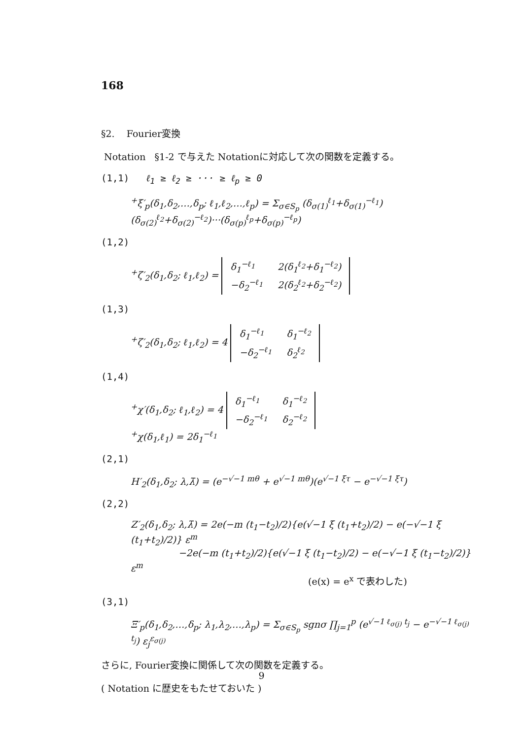168
§2. Fourier変換
Notation §1-2 で与えた Notationに対応して次の関数を定義する。
(1,1) ℓ<sub>1</sub> ≥ ℓ<sub>2</sub> ≥ ··· ≥ ℓ<sub>p</sub> ≥ 0
<sup>+</sup>ξ′<sub>p</sub>(δ<sub>1</sub>,δ<sub>2</sub>,…,δ<sub>p</sub>; ℓ<sub>1</sub>,ℓ<sub>2</sub>,…,ℓ<sub>p</sub>) = Σ<sub>σ∈S<sub>p</sub></sub> (δ<sub>σ(1)</sub><sup>ℓ<sub>1</sub></sup>+δ<sub>σ(1)</sub><sup>−ℓ<sub>1</sub></sup>)(δ<sub>σ(2)</sub><sup>ℓ<sub>2</sub></sup>+δ<sub>σ(2)</sub><sup>−ℓ<sub>2</sub></sup>)···(δ<sub>σ(p)</sub><sup>ℓ<sub>p</sub></sup>+δ<sub>σ(p)</sub><sup>−ℓ<sub>p</sub></sup>)
(1,2)
<sup>+</sup>ζ′<sub>2</sub>(δ<sub>1</sub>,δ<sub>2</sub>; ℓ<sub>1</sub>,ℓ<sub>2</sub>) =
| δ<sub>1</sub><sup>−ℓ<sub>1</sub></sup> | 2(δ<sub>1</sub><sup>ℓ<sub>2</sub></sup>+δ<sub>1</sub><sup>−ℓ<sub>2</sub></sup>) |
| −δ<sub>2</sub><sup>−ℓ<sub>1</sub></sup> | 2(δ<sub>2</sub><sup>ℓ<sub>2</sub></sup>+δ<sub>2</sub><sup>−ℓ<sub>2</sub></sup>) |
(1,3)
<sup>+</sup>ζ′<sub>2</sub>(δ<sub>1</sub>,δ<sub>2</sub>; ℓ<sub>1</sub>,ℓ<sub>2</sub>) = 4
| δ<sub>1</sub><sup>−ℓ<sub>1</sub></sup> | δ<sub>1</sub><sup>−ℓ<sub>2</sub></sup> |
| −δ<sub>2</sub><sup>−ℓ<sub>1</sub></sup> | δ<sub>2</sub><sup>ℓ<sub>2</sub></sup> |
(1,4)
<sup>+</sup>χ′(δ<sub>1</sub>,δ<sub>2</sub>; ℓ<sub>1</sub>,ℓ<sub>2</sub>) = 4
| δ<sub>1</sub><sup>−ℓ<sub>1</sub></sup> | δ<sub>1</sub><sup>−ℓ<sub>2</sub></sup> |
| −δ<sub>2</sub><sup>−ℓ<sub>1</sub></sup> | δ<sub>2</sub><sup>−ℓ<sub>2</sub></sup> |
<sup>+</sup>χ(δ<sub>1</sub>,ℓ<sub>1</sub>) = 2δ<sub>1</sub><sup>−ℓ<sub>1</sub></sup>
(2,1)
H′<sub>2</sub>(δ<sub>1</sub>,δ<sub>2</sub>; λ,λ̄) = (e<sup>−√−1 mθ</sup> + e<sup>√−1 mθ</sup>)(e<sup>√−1 ξτ</sup> − e<sup>−√−1 ξτ</sup>)
(2,2)
Z′<sub>2</sub>(δ<sub>1</sub>,δ<sub>2</sub>; λ,λ̄) = 2e(−m (t<sub>1</sub>−t<sub>2</sub>)/2){e(√−1 ξ (t<sub>1</sub>+t<sub>2</sub>)/2) − e(−√−1 ξ (t<sub>1</sub>+t<sub>2</sub>)/2)} ε<sup>m</sup>
−2e(−m (t<sub>1</sub>+t<sub>2</sub>)/2){e(√−1 ξ (t<sub>1</sub>−t<sub>2</sub>)/2) − e(−√−1 ξ (t<sub>1</sub>−t<sub>2</sub>)/2)} ε<sup>m</sup>
(e(x) = e<sup>x</sup> で表わした)
(3,1)
Ξ′<sub>p</sub>(δ<sub>1</sub>,δ<sub>2</sub>,…,δ<sub>p</sub>; λ<sub>1</sub>,λ<sub>2</sub>,…,λ<sub>p</sub>) = Σ<sub>σ∈S<sub>p</sub></sub> sgnσ ∏<sub>j=1</sub><sup>p</sup> (e<sup>√−1 ℓ<sub>σ(j)</sub> t<sub>j</sub></sup> − e<sup>−√−1 ℓ<sub>σ(j)</sub> t<sub>j</sub></sup>) ε<sub>j</sub><sup>ε<sub>σ(j)</sub></sup>
さらに, Fourier変換に関係して次の関数を定義する。
( Notation に歴史をもたせておいた )
9